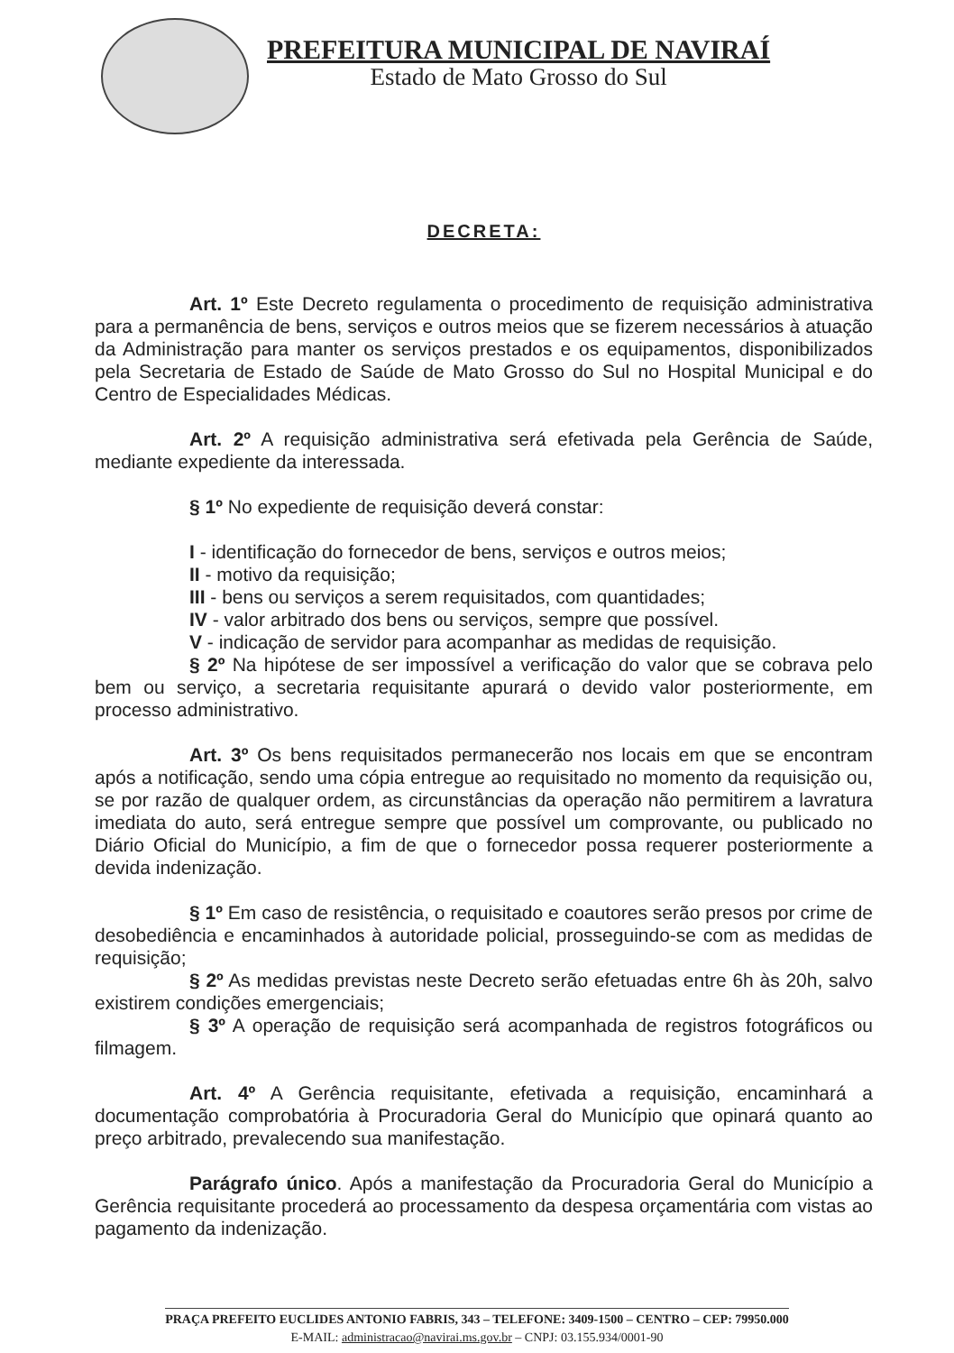PREFEITURA MUNICIPAL DE NAVIRAÍ
Estado de Mato Grosso do Sul
DECRETA:
Art. 1º Este Decreto regulamenta o procedimento de requisição administrativa para a permanência de bens, serviços e outros meios que se fizerem necessários à atuação da Administração para manter os serviços prestados e os equipamentos, disponibilizados pela Secretaria de Estado de Saúde de Mato Grosso do Sul no Hospital Municipal e do Centro de Especialidades Médicas.
Art. 2º A requisição administrativa será efetivada pela Gerência de Saúde, mediante expediente da interessada.
§ 1º No expediente de requisição deverá constar:
I - identificação do fornecedor de bens, serviços e outros meios;
II - motivo da requisição;
III - bens ou serviços a serem requisitados, com quantidades;
IV - valor arbitrado dos bens ou serviços, sempre que possível.
V - indicação de servidor para acompanhar as medidas de requisição.
§ 2º Na hipótese de ser impossível a verificação do valor que se cobrava pelo bem ou serviço, a secretaria requisitante apurará o devido valor posteriormente, em processo administrativo.
Art. 3º Os bens requisitados permanecerão nos locais em que se encontram após a notificação, sendo uma cópia entregue ao requisitado no momento da requisição ou, se por razão de qualquer ordem, as circunstâncias da operação não permitirem a lavratura imediata do auto, será entregue sempre que possível um comprovante, ou publicado no Diário Oficial do Município, a fim de que o fornecedor possa requerer posteriormente a devida indenização.
§ 1º Em caso de resistência, o requisitado e coautores serão presos por crime de desobediência e encaminhados à autoridade policial, prosseguindo-se com as medidas de requisição;
§ 2º As medidas previstas neste Decreto serão efetuadas entre 6h às 20h, salvo existirem condições emergenciais;
§ 3º A operação de requisição será acompanhada de registros fotográficos ou filmagem.
Art. 4º A Gerência requisitante, efetivada a requisição, encaminhará a documentação comprobatória à Procuradoria Geral do Município que opinará quanto ao preço arbitrado, prevalecendo sua manifestação.
Parágrafo único. Após a manifestação da Procuradoria Geral do Município a Gerência requisitante procederá ao processamento da despesa orçamentária com vistas ao pagamento da indenização.
PRAÇA PREFEITO EUCLIDES ANTONIO FABRIS, 343 – TELEFONE: 3409-1500 – CENTRO – CEP: 79950.000
E-MAIL: administracao@navirai.ms.gov.br – CNPJ: 03.155.934/0001-90